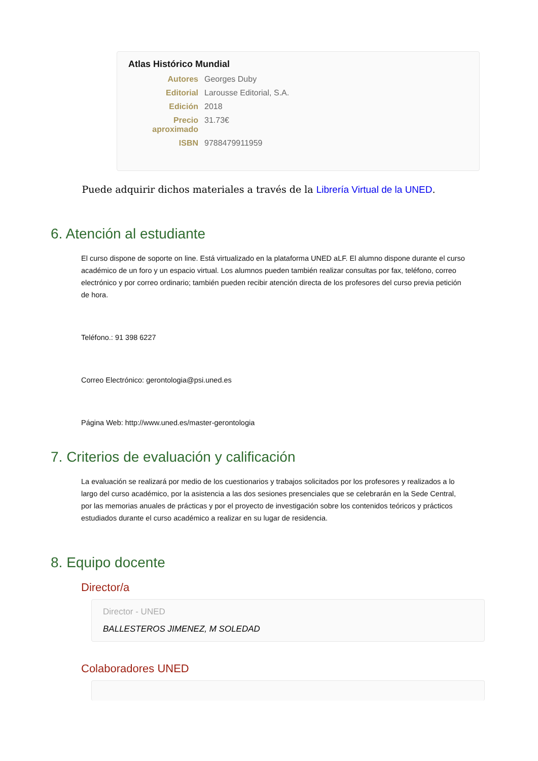Atlas Histórico Mundial
Autores Georges Duby
Editorial Larousse Editorial, S.A.
Edición 2018
Precio aproximado
31.73€
ISBN 9788479911959
Puede adquirir dichos materiales a través de la Librería Virtual de la UNED.
6. Atención al estudiante
El curso dispone de soporte on line. Está virtualizado en la plataforma UNED aLF. El alumno dispone durante el curso académico de un foro y un espacio virtual. Los alumnos pueden también realizar consultas por fax, teléfono, correo electrónico y por correo ordinario; también pueden recibir atención directa de los profesores del curso previa petición de hora.
Teléfono.: 91 398 6227
Correo Electrónico: gerontologia@psi.uned.es
Página Web: http://www.uned.es/master-gerontologia
7. Criterios de evaluación y calificación
La evaluación se realizará por medio de los cuestionarios y trabajos solicitados por los profesores y realizados a lo largo del curso académico, por la asistencia a las dos sesiones presenciales que se celebrarán en la Sede Central, por las memorias anuales de prácticas y por el proyecto de investigación sobre los contenidos teóricos y prácticos estudiados durante el curso académico a realizar en su lugar de residencia.
8. Equipo docente
Director/a
Director - UNED
BALLESTEROS JIMENEZ, M SOLEDAD
Colaboradores UNED